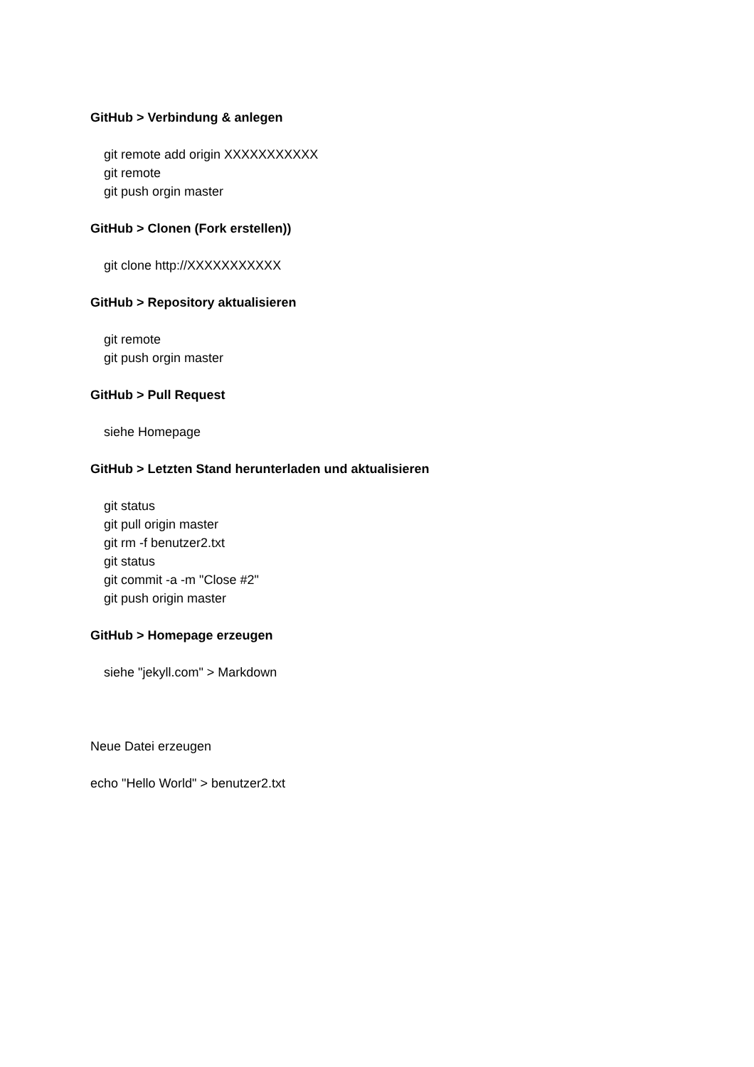GitHub > Verbindung & anlegen
git remote add origin XXXXXXXXXXX
git remote
git push orgin master
GitHub > Clonen (Fork erstellen))
git clone http://XXXXXXXXXXX
GitHub > Repository aktualisieren
git remote
git push orgin master
GitHub > Pull Request
siehe Homepage
GitHub > Letzten Stand herunterladen und aktualisieren
git status
git pull origin master
git rm -f benutzer2.txt
git status
git commit -a -m "Close #2"
git push origin master
GitHub > Homepage erzeugen
siehe "jekyll.com" > Markdown
Neue Datei erzeugen
echo "Hello World" > benutzer2.txt